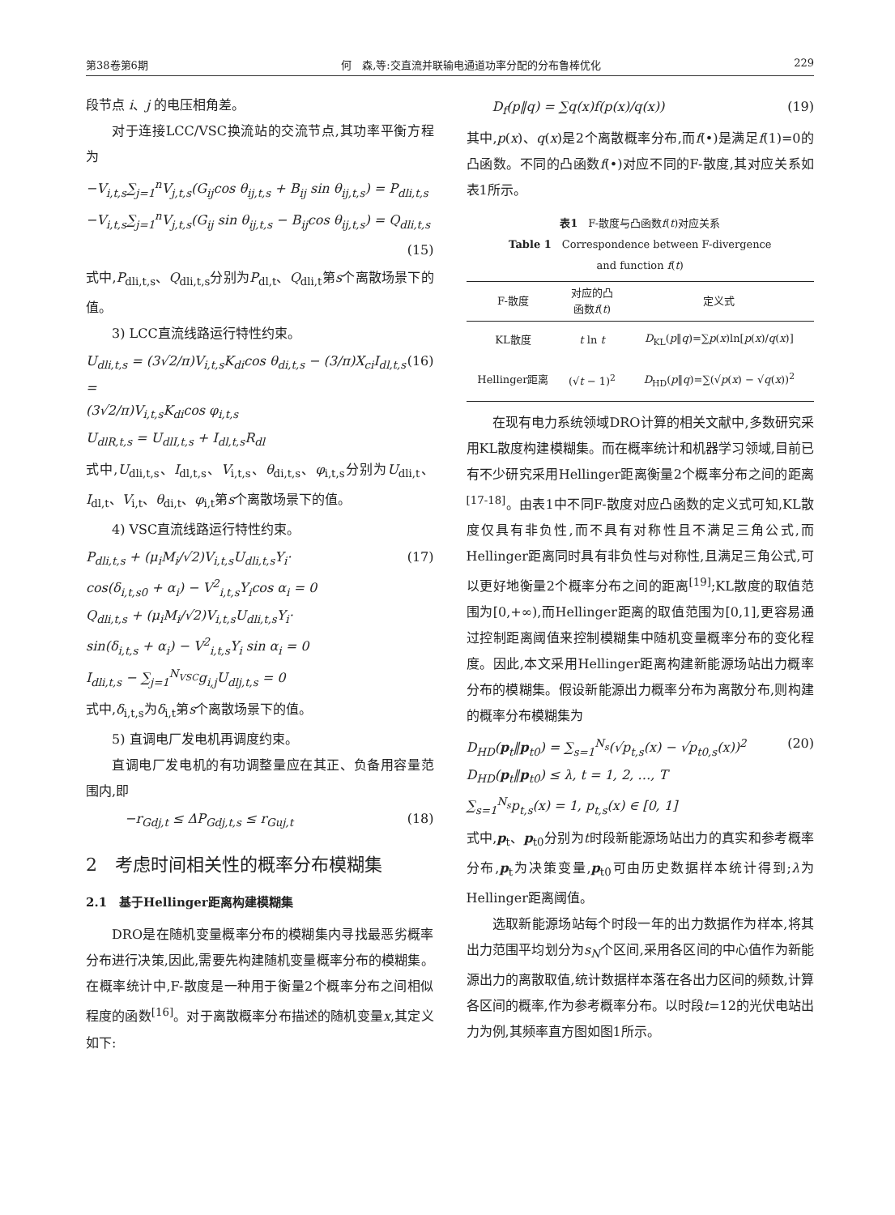第38卷第6期 何　森,等:交直流并联输电通道功率分配的分布鲁棒优化 229
段节点 i、j 的电压相角差。
对于连接LCC/VSC换流站的交流节点,其功率平衡方程为
−V<sub>i,t,s</sub>∑<sub>j=1</sub><sup>n</sup>V<sub>j,t,s</sub>(G<sub>ij</sub>cos θ<sub>ij,t,s</sub> + B<sub>ij</sub> sin θ<sub>ij,t,s</sub>) = P<sub>dli,t,s</sub>
−V<sub>i,t,s</sub>∑<sub>j=1</sub><sup>n</sup>V<sub>j,t,s</sub>(G<sub>ij</sub> sin θ<sub>ij,t,s</sub> − B<sub>ij</sub>cos θ<sub>ij,t,s</sub>) = Q<sub>dli,t,s</sub>
(15)
式中,P<sub>dli,t,s</sub>、Q<sub>dli,t,s</sub>分别为P<sub>dl,t</sub>、Q<sub>dli,t</sub>第s个离散场景下的值。
3) LCC直流线路运行特性约束。
U<sub>dli,t,s</sub> = (3√2/π)V<sub>i,t,s</sub>K<sub>di</sub>cos θ<sub>di,t,s</sub> − (3/π)X<sub>ci</sub>I<sub>dl,t,s</sub> =
(3√2/π)V<sub>i,t,s</sub>K<sub>di</sub>cos φ<sub>i,t,s</sub>
U<sub>dlR,t,s</sub> = U<sub>dlI,t,s</sub> + I<sub>dl,t,s</sub>R<sub>dl</sub> (16)
式中,U<sub>dli,t,s</sub>、I<sub>dl,t,s</sub>、V<sub>i,t,s</sub>、θ<sub>di,t,s</sub>、φ<sub>i,t,s</sub>分别为U<sub>dli,t</sub>、I<sub>dl,t</sub>、V<sub>i,t</sub>、θ<sub>di,t</sub>、φ<sub>i,t</sub>第s个离散场景下的值。
4) VSC直流线路运行特性约束。
P<sub>dli,t,s</sub> + (μ<sub>i</sub>M<sub>i</sub>/√2)V<sub>i,t,s</sub>U<sub>dli,t,s</sub>Y<sub>i</sub>·
cos(δ<sub>i,t,s0</sub> + α<sub>i</sub>) − V<sup>2</sup><sub>i,t,s</sub>Y<sub>i</sub>cos α<sub>i</sub> = 0
Q<sub>dli,t,s</sub> + (μ<sub>i</sub>M<sub>i</sub>/√2)V<sub>i,t,s</sub>U<sub>dli,t,s</sub>Y<sub>i</sub>·
sin(δ<sub>i,t,s</sub> + α<sub>i</sub>) − V<sup>2</sup><sub>i,t,s</sub>Y<sub>i</sub> sin α<sub>i</sub> = 0
I<sub>dli,t,s</sub> − ∑<sub>j=1</sub><sup>N<sub>VSC</sub></sup>g<sub>i,j</sub>U<sub>dlj,t,s</sub> = 0 (17)
式中,δ<sub>i,t,s</sub>为δ<sub>i,t</sub>第s个离散场景下的值。
5) 直调电厂发电机再调度约束。
直调电厂发电机的有功调整量应在其正、负备用容量范围内,即
　　　−r<sub>Gdj,t</sub> ≤ ΔP<sub>Gdj,t,s</sub> ≤ r<sub>Guj,t</sub> (18)
2　考虑时间相关性的概率分布模糊集
2.1　基于Hellinger距离构建模糊集
DRO是在随机变量概率分布的模糊集内寻找最恶劣概率分布进行决策,因此,需要先构建随机变量概率分布的模糊集。在概率统计中,F-散度是一种用于衡量2个概率分布之间相似程度的函数<sup>[16]</sup>。对于离散概率分布描述的随机变量x,其定义如下:
　　D<sub>f</sub>(p‖q) = ∑q(x)f(p(x)/q(x)) (19)
其中,p(x)、q(x)是2个离散概率分布,而f(•)是满足f(1)=0的凸函数。不同的凸函数f(•)对应不同的F-散度,其对应关系如表1所示。
表1　F-散度与凸函数f(t)对应关系
Table 1　Correspondence between F-divergence
and function f(t)
| F-散度 | 对应的凸 函数 f ( t ) | 定义式 |
| --- | --- | --- |
| KL散度 | t ln t | D<sub>KL</sub>( p ‖ q )=∑ p ( x )ln[ p ( x )/ q ( x )] |
| Hellinger距离 | (√ t − 1)<sup>2</sup> | D<sub>HD</sub>( p ‖ q )=∑(√ p ( x ) − √ q ( x ))<sup>2</sup> |
在现有电力系统领域DRO计算的相关文献中,多数研究采用KL散度构建模糊集。而在概率统计和机器学习领域,目前已有不少研究采用Hellinger距离衡量2个概率分布之间的距离<sup>[17-18]</sup>。由表1中不同F-散度对应凸函数的定义式可知,KL散度仅具有非负性,而不具有对称性且不满足三角公式,而Hellinger距离同时具有非负性与对称性,且满足三角公式,可以更好地衡量2个概率分布之间的距离<sup>[19]</sup>;KL散度的取值范围为[0,+∞),而Hellinger距离的取值范围为[0,1],更容易通过控制距离阈值来控制模糊集中随机变量概率分布的变化程度。因此,本文采用Hellinger距离构建新能源场站出力概率分布的模糊集。假设新能源出力概率分布为离散分布,则构建的概率分布模糊集为
D<sub>HD</sub>(p<sub>t</sub>‖p<sub>t0</sub>) = ∑<sub>s=1</sub><sup>N<sub>s</sub></sup>(√p<sub>t,s</sub>(x) − √p<sub>t0,s</sub>(x))<sup>2</sup>
D<sub>HD</sub>(p<sub>t</sub>‖p<sub>t0</sub>) ≤ λ, t = 1, 2, …, T
∑<sub>s=1</sub><sup>N<sub>s</sub></sup>p<sub>t,s</sub>(x) = 1, p<sub>t,s</sub>(x) ∈ [0, 1] (20)
式中,p<sub>t</sub>、p<sub>t0</sub>分别为t时段新能源场站出力的真实和参考概率分布,p<sub>t</sub>为决策变量,p<sub>t0</sub>可由历史数据样本统计得到;λ为Hellinger距离阈值。
选取新能源场站每个时段一年的出力数据作为样本,将其出力范围平均划分为s<sub>N</sub>个区间,采用各区间的中心值作为新能源出力的离散取值,统计数据样本落在各出力区间的频数,计算各区间的概率,作为参考概率分布。以时段t=12的光伏电站出力为例,其频率直方图如图1所示。